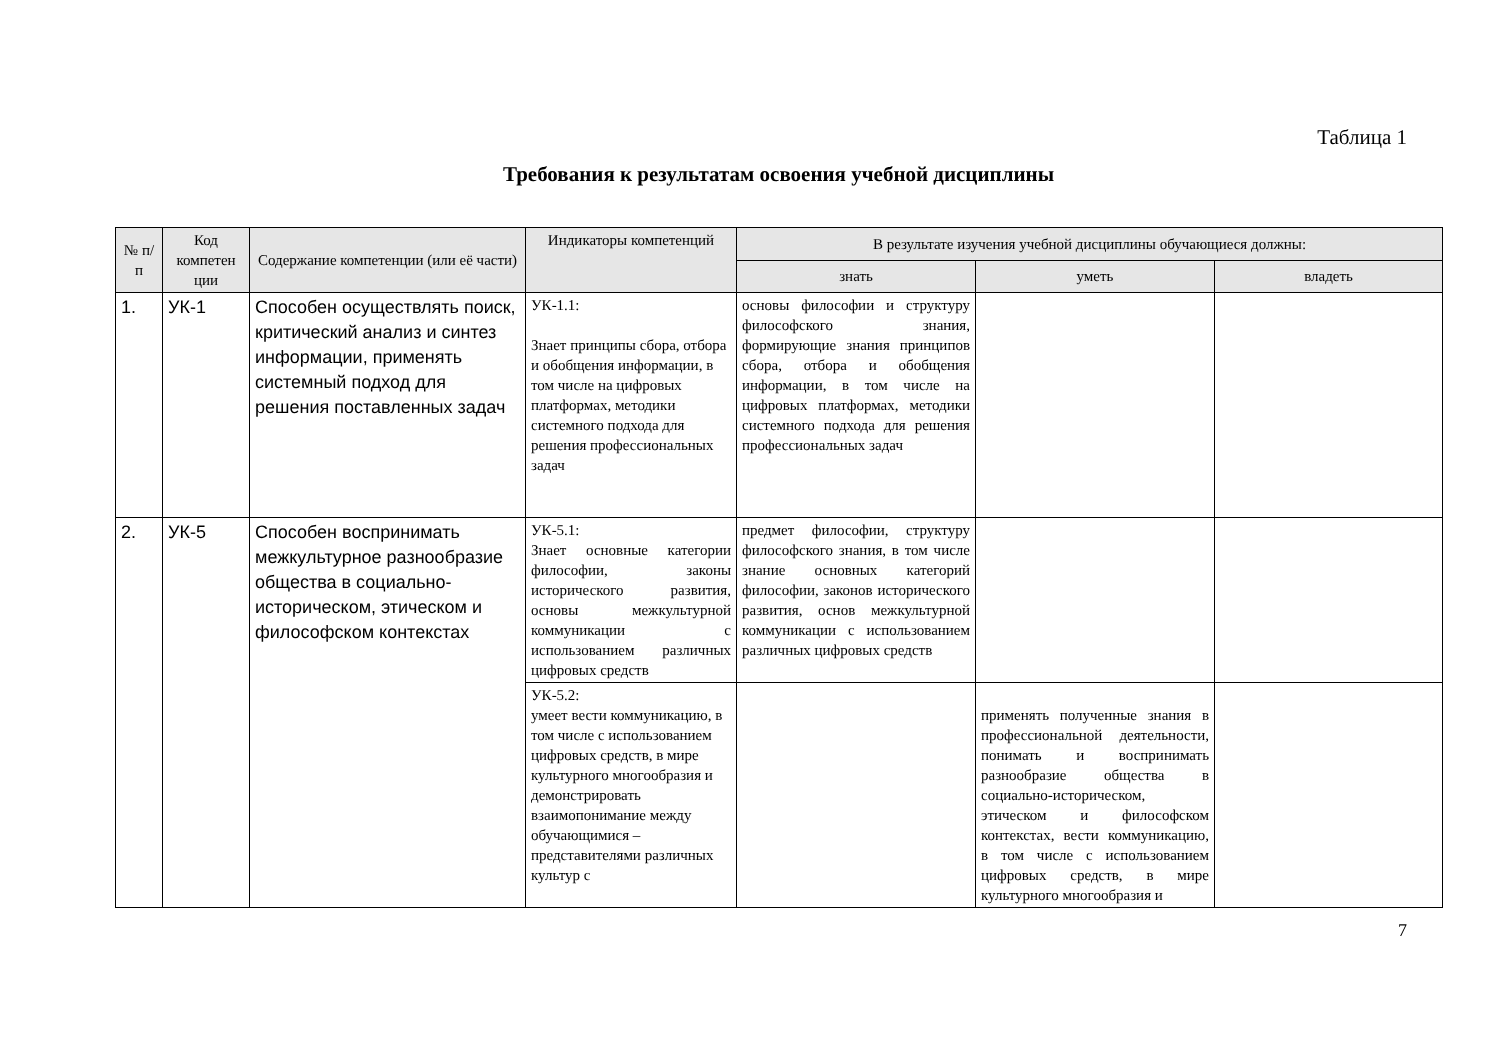Таблица 1
Требования к результатам освоения учебной дисциплины
| № п/п | Код компетен ции | Содержание компетенции (или её части) | Индикаторы компетенций | В результате изучения учебной дисциплины обучающиеся должны: | | |
| --- | --- | --- | --- | --- | --- | --- |
| | | | | знать | уметь | владеть |
| 1. | УК-1 | Способен осуществлять поиск, критический анализ и синтез информации, применять системный подход для решения поставленных задач | УК-1.1: Знает принципы сбора, отбора и обобщения информации, в том числе на цифровых платформах, методики системного подхода для решения профессиональных задач | основы философии и структуру философского знания, формирующие знания принципов сбора, отбора и обобщения информации, в том числе на цифровых платформах, методики системного подхода для решения профессиональных задач | | |
| 2. | УК-5 | Способен воспринимать межкультурное разнообразие общества в социально-историческом, этическом и философском контекстах | УК-5.1: Знает основные категории философии, законы исторического развития, основы межкультурной коммуникации с использованием различных цифровых средств | предмет философии, структуру философского знания, в том числе знание основных категорий философии, законов исторического развития, основ межкультурной коммуникации с использованием различных цифровых средств | | |
| | | | УК-5.2: умеет вести коммуникацию, в том числе с использованием цифровых средств, в мире культурного многообразия и демонстрировать взаимопонимание между обучающимися – представителями различных культур с | | применять полученные знания в профессиональной деятельности, понимать и воспринимать разнообразие общества в социально-историческом, этическом и философском контекстах, вести коммуникацию, в том числе с использованием цифровых средств, в мире культурного многообразия и | |
7